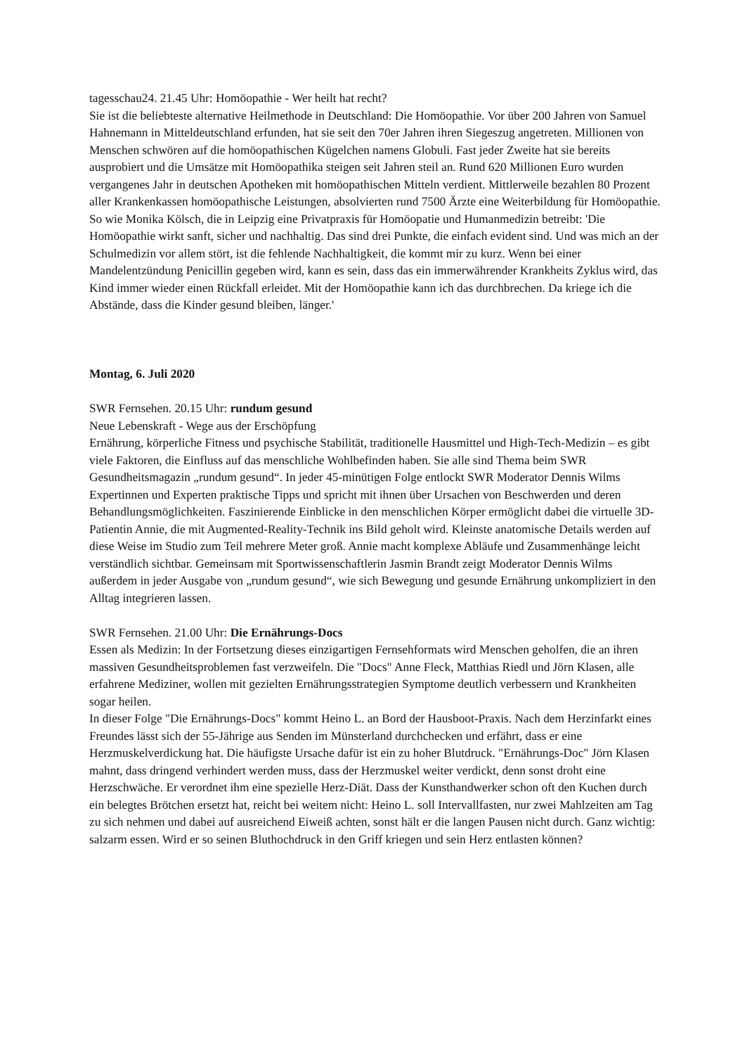tagesschau24. 21.45 Uhr: Homöopathie - Wer heilt hat recht?
Sie ist die beliebteste alternative Heilmethode in Deutschland: Die Homöopathie. Vor über 200 Jahren von Samuel Hahnemann in Mitteldeutschland erfunden, hat sie seit den 70er Jahren ihren Siegeszug angetreten. Millionen von Menschen schwören auf die homöopathischen Kügelchen namens Globuli. Fast jeder Zweite hat sie bereits ausprobiert und die Umsätze mit Homöopathika steigen seit Jahren steil an. Rund 620 Millionen Euro wurden vergangenes Jahr in deutschen Apotheken mit homöopathischen Mitteln verdient. Mittlerweile bezahlen 80 Prozent aller Krankenkassen homöopathische Leistungen, absolvierten rund 7500 Ärzte eine Weiterbildung für Homöopathie.
So wie Monika Kölsch, die in Leipzig eine Privatpraxis für Homöopatie und Humanmedizin betreibt: 'Die Homöopathie wirkt sanft, sicher und nachhaltig. Das sind drei Punkte, die einfach evident sind. Und was mich an der Schulmedizin vor allem stört, ist die fehlende Nachhaltigkeit, die kommt mir zu kurz. Wenn bei einer Mandelentzündung Penicillin gegeben wird, kann es sein, dass das ein immerwährender Krankheits Zyklus wird, das Kind immer wieder einen Rückfall erleidet. Mit der Homöopathie kann ich das durchbrechen. Da kriege ich die Abstände, dass die Kinder gesund bleiben, länger.'
Montag, 6. Juli 2020
SWR Fernsehen. 20.15 Uhr: rundum gesund
Neue Lebenskraft - Wege aus der Erschöpfung
Ernährung, körperliche Fitness und psychische Stabilität, traditionelle Hausmittel und High-Tech-Medizin – es gibt viele Faktoren, die Einfluss auf das menschliche Wohlbefinden haben. Sie alle sind Thema beim SWR Gesundheitsmagazin „rundum gesund“. In jeder 45-minütigen Folge entlockt SWR Moderator Dennis Wilms Expertinnen und Experten praktische Tipps und spricht mit ihnen über Ursachen von Beschwerden und deren Behandlungsmöglichkeiten. Faszinierende Einblicke in den menschlichen Körper ermöglicht dabei die virtuelle 3D-Patientin Annie, die mit Augmented-Reality-Technik ins Bild geholt wird. Kleinste anatomische Details werden auf diese Weise im Studio zum Teil mehrere Meter groß. Annie macht komplexe Abläufe und Zusammenhänge leicht verständlich sichtbar. Gemeinsam mit Sportwissenschaftlerin Jasmin Brandt zeigt Moderator Dennis Wilms außerdem in jeder Ausgabe von „rundum gesund“, wie sich Bewegung und gesunde Ernährung unkompliziert in den Alltag integrieren lassen.
SWR Fernsehen. 21.00 Uhr: Die Ernährungs-Docs
Essen als Medizin: In der Fortsetzung dieses einzigartigen Fernsehformats wird Menschen geholfen, die an ihren massiven Gesundheitsproblemen fast verzweifeln. Die "Docs" Anne Fleck, Matthias Riedl und Jörn Klasen, alle erfahrene Mediziner, wollen mit gezielten Ernährungsstrategien Symptome deutlich verbessern und Krankheiten sogar heilen.
In dieser Folge "Die Ernährungs-Docs" kommt Heino L. an Bord der Hausboot-Praxis. Nach dem Herzinfarkt eines Freundes lässt sich der 55-Jährige aus Senden im Münsterland durchchecken und erfährt, dass er eine Herzmuskelverdickung hat. Die häufigste Ursache dafür ist ein zu hoher Blutdruck. "Ernährungs-Doc" Jörn Klasen mahnt, dass dringend verhindert werden muss, dass der Herzmuskel weiter verdickt, denn sonst droht eine Herzschwäche. Er verordnet ihm eine spezielle Herz-Diät. Dass der Kunsthandwerker schon oft den Kuchen durch ein belegtes Brötchen ersetzt hat, reicht bei weitem nicht: Heino L. soll Intervallfasten, nur zwei Mahlzeiten am Tag zu sich nehmen und dabei auf ausreichend Eiweiß achten, sonst hält er die langen Pausen nicht durch. Ganz wichtig: salzarm essen. Wird er so seinen Bluthochdruck in den Griff kriegen und sein Herz entlasten können?